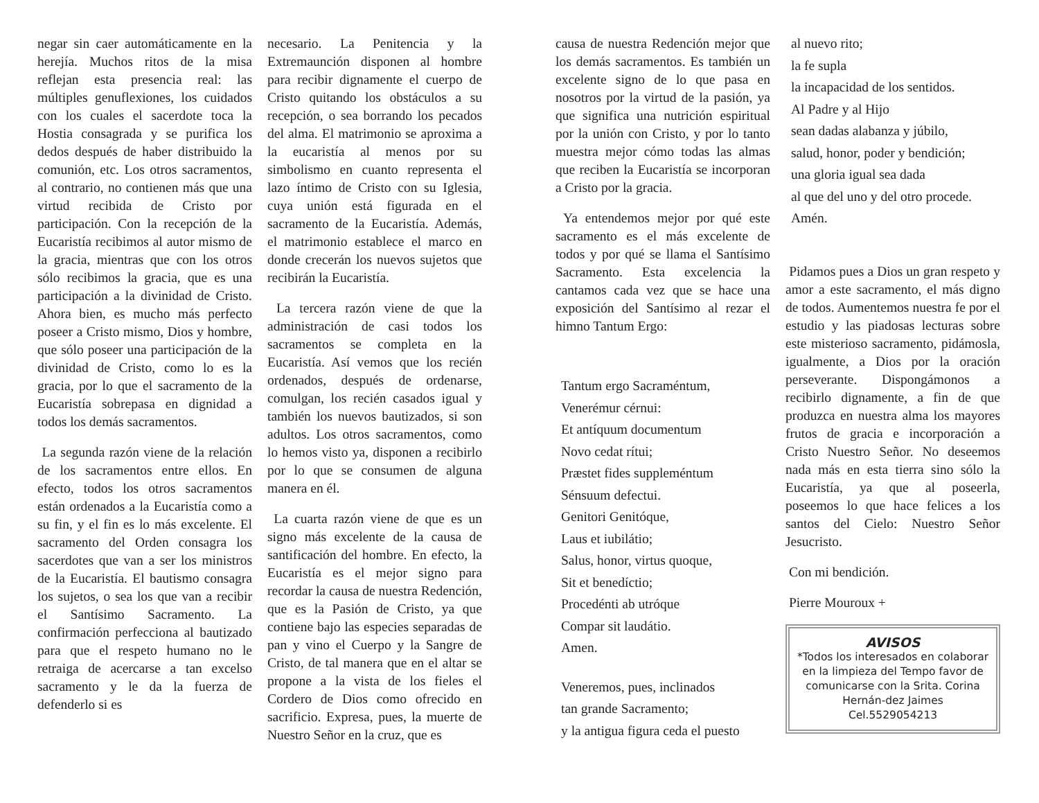negar sin caer automáticamente en la herejía. Muchos ritos de la misa reflejan esta presencia real: las múltiples genuflexiones, los cuidados con los cuales el sacerdote toca la Hostia consagrada y se purifica los dedos después de haber distribuido la comunión, etc. Los otros sacramentos, al contrario, no contienen más que una virtud recibida de Cristo por participación. Con la recepción de la Eucaristía recibimos al autor mismo de la gracia, mientras que con los otros sólo recibimos la gracia, que es una participación a la divinidad de Cristo. Ahora bien, es mucho más perfecto poseer a Cristo mismo, Dios y hombre, que sólo poseer una participación de la divinidad de Cristo, como lo es la gracia, por lo que el sacramento de la Eucaristía sobrepasa en dignidad a todos los demás sacramentos.
La segunda razón viene de la relación de los sacramentos entre ellos. En efecto, todos los otros sacramentos están ordenados a la Eucaristía como a su fin, y el fin es lo más excelente. El sacramento del Orden consagra los sacerdotes que van a ser los ministros de la Eucaristía. El bautismo consagra los sujetos, o sea los que van a recibir el Santísimo Sacramento. La confirmación perfecciona al bautizado para que el respeto humano no le retraiga de acercarse a tan excelso sacramento y le da la fuerza de defenderlo si es
necesario. La Penitencia y la Extremaunción disponen al hombre para recibir dignamente el cuerpo de Cristo quitando los obstáculos a su recepción, o sea borrando los pecados del alma. El matrimonio se aproxima a la eucaristía al menos por su simbolismo en cuanto representa el lazo íntimo de Cristo con su Iglesia, cuya unión está figurada en el sacramento de la Eucaristía. Además, el matrimonio establece el marco en donde crecerán los nuevos sujetos que recibirán la Eucaristía.
La tercera razón viene de que la administración de casi todos los sacramentos se completa en la Eucaristía. Así vemos que los recién ordenados, después de ordenarse, comulgan, los recién casados igual y también los nuevos bautizados, si son adultos. Los otros sacramentos, como lo hemos visto ya, disponen a recibirlo por lo que se consumen de alguna manera en él.
La cuarta razón viene de que es un signo más excelente de la causa de santificación del hombre. En efecto, la Eucaristía es el mejor signo para recordar la causa de nuestra Redención, que es la Pasión de Cristo, ya que contiene bajo las especies separadas de pan y vino el Cuerpo y la Sangre de Cristo, de tal manera que en el altar se propone a la vista de los fieles el Cordero de Dios como ofrecido en sacrificio. Expresa, pues, la muerte de Nuestro Señor en la cruz, que es
causa de nuestra Redención mejor que los demás sacramentos. Es también un excelente signo de lo que pasa en nosotros por la virtud de la pasión, ya que significa una nutrición espiritual por la unión con Cristo, y por lo tanto muestra mejor cómo todas las almas que reciben la Eucaristía se incorporan a Cristo por la gracia.
Ya entendemos mejor por qué este sacramento es el más excelente de todos y por qué se llama el Santísimo Sacramento. Esta excelencia la cantamos cada vez que se hace una exposición del Santísimo al rezar el himno Tantum Ergo:
Tantum ergo Sacraméntum,
Venerémur cérnui:
Et antíquum documentum
Novo cedat rítui;
Præstet fides suppleméntum
Sénsuum defectui.
Genitori Genitóque,
Laus et iubilátio;
Salus, honor, virtus quoque,
Sit et benedíctio;
Procedénti ab utróque
Compar sit laudátio.
Amen.
Veneremos, pues, inclinados
tan grande Sacramento;
y la antigua figura ceda el puesto
al nuevo rito;
la fe supla
la incapacidad de los sentidos.
Al Padre y al Hijo
sean dadas alabanza y júbilo,
salud, honor, poder y bendición;
una gloria igual sea dada
al que del uno y del otro procede.
Amén.
Pidamos pues a Dios un gran respeto y amor a este sacramento, el más digno de todos. Aumentemos nuestra fe por el estudio y las piadosas lecturas sobre este misterioso sacramento, pidámosla, igualmente, a Dios por la oración perseverante. Dispongámonos a recibirlo dignamente, a fin de que produzca en nuestra alma los mayores frutos de gracia e incorporación a Cristo Nuestro Señor. No deseemos nada más en esta tierra sino sólo la Eucaristía, ya que al poseerla, poseemos lo que hace felices a los santos del Cielo: Nuestro Señor Jesucristo.
Con mi bendición.
Pierre Mouroux +
AVISOS
*Todos los interesados en colaborar en la limpieza del Tempo favor de comunicarse con la Srita. Corina Hernán-dez Jaimes Cel.5529054213